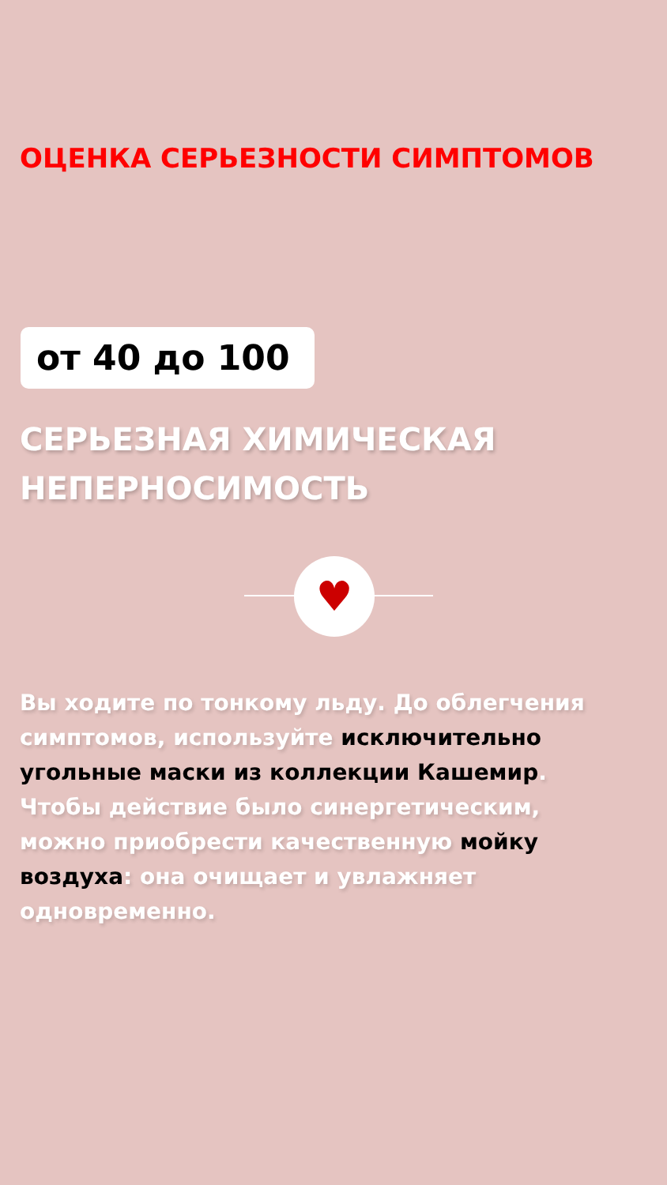ОЦЕНКА СЕРЬЕЗНОСТИ СИМПТОМОВ
от 40 до 100
СЕРЬЕЗНАЯ ХИМИЧЕСКАЯ
НЕПЕРНОСИМОСТЬ
♥
Вы ходите по тонкому льду. До облегчения симптомов, используйте исключительно угольные маски из коллекции Кашемир. Чтобы действие было синергетическим, можно приобрести качественную мойку воздуха: она очищает и увлажняет одновременно.